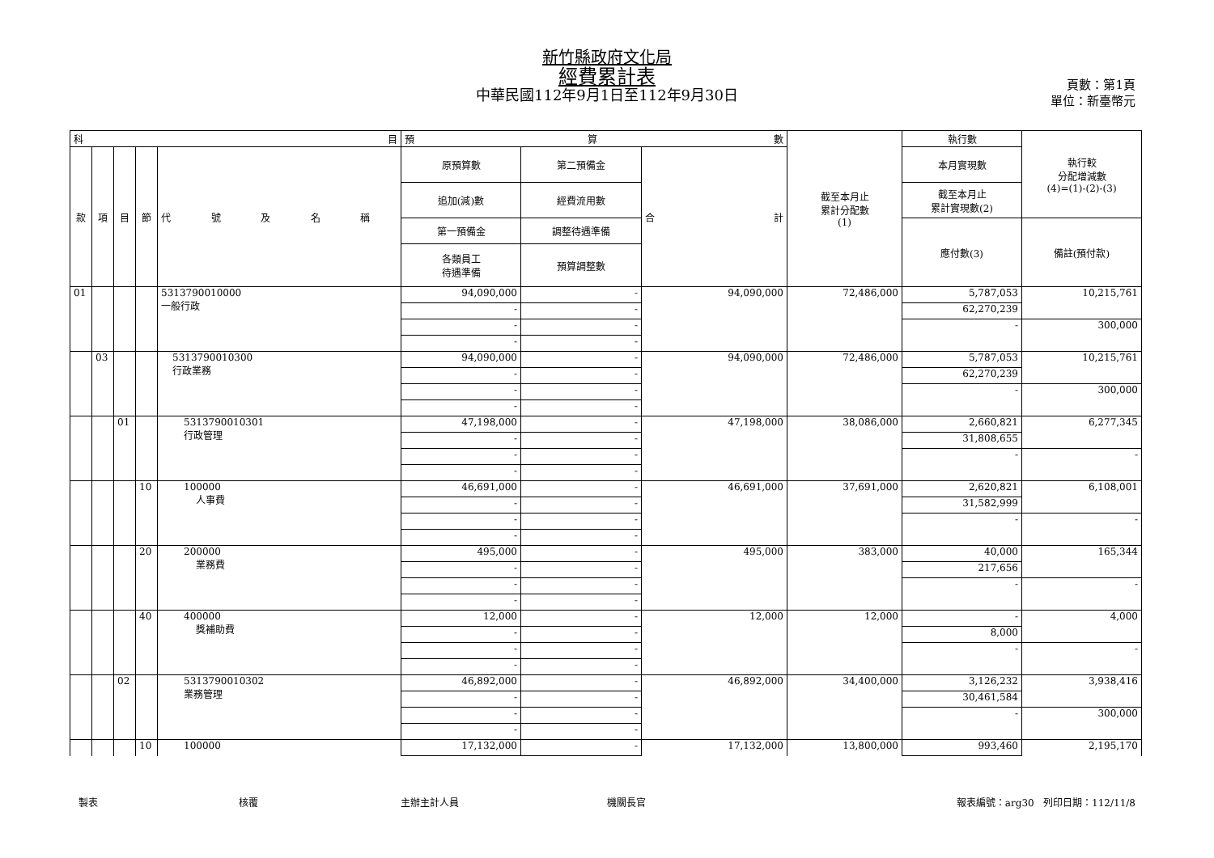新竹縣政府文化局
經費累計表
中華民國112年9月1日至112年9月30日
頁數：第1頁
單位：新臺幣元
| 科 目 | | | | | 預 算 數 | | | 截至本月止 累計分配數 (1) | 執行數 | 執行較 分配增減數 (4)=(1)-(2)-(3) |
| --- | --- | --- | --- | --- | --- | --- | --- | --- | --- | --- |
| 款 | 項 | 目 | 節 | 代 號 及 名 稱 | 原預算數 | 第二預備金 | 合 計 | | 本月實現數 | |
| | | | | | 追加(減)數 | 經費流用數 | | | 截至本月止 累計實現數(2) | |
| | | | | | 第一預備金 | 調整待遇準備 | | | 應付數(3) | 備註(預付款) |
| | | | | | 各類員工 待遇準備 | 預算調整數 | | | | |
| 01 | | | | 5313790010000 一般行政 | 94,090,000 | - | 94,090,000 | 72,486,000 | 5,787,053 | 10,215,761 |
| | | | | | - | - | | | 62,270,239 | |
| | | | | | - | - | | | - | 300,000 |
| | | | | | - | - | | | | |
| | 03 | | | 5313790010300 行政業務 | 94,090,000 | - | 94,090,000 | 72,486,000 | 5,787,053 | 10,215,761 |
| | | | | | - | - | | | 62,270,239 | |
| | | | | | - | - | | | - | 300,000 |
| | | | | | - | - | | | | |
| | | 01 | | 5313790010301 行政管理 | 47,198,000 | - | 47,198,000 | 38,086,000 | 2,660,821 | 6,277,345 |
| | | | | | - | - | | | 31,808,655 | |
| | | | | | - | - | | | - | - |
| | | | | | - | - | | | | |
| | | | 10 | 100000 人事費 | 46,691,000 | - | 46,691,000 | 37,691,000 | 2,620,821 | 6,108,001 |
| | | | | | - | - | | | 31,582,999 | |
| | | | | | - | - | | | - | - |
| | | | | | - | - | | | | |
| | | | 20 | 200000 業務費 | 495,000 | - | 495,000 | 383,000 | 40,000 | 165,344 |
| | | | | | - | - | | | 217,656 | |
| | | | | | - | - | | | - | - |
| | | | | | - | - | | | | |
| | | | 40 | 400000 獎補助費 | 12,000 | - | 12,000 | 12,000 | - | 4,000 |
| | | | | | - | - | | | 8,000 | |
| | | | | | - | - | | | - | - |
| | | | | | - | - | | | | |
| | | 02 | | 5313790010302 業務管理 | 46,892,000 | - | 46,892,000 | 34,400,000 | 3,126,232 | 3,938,416 |
| | | | | | - | - | | | 30,461,584 | |
| | | | | | - | - | | | - | 300,000 |
| | | | | | - | - | | | | |
| | | | 10 | 100000 | 17,132,000 | - | 17,132,000 | 13,800,000 | 993,460 | 2,195,170 |
製表 核覆 主辦主計人員 機關長官 報表編號：arg30 列印日期：112/11/8